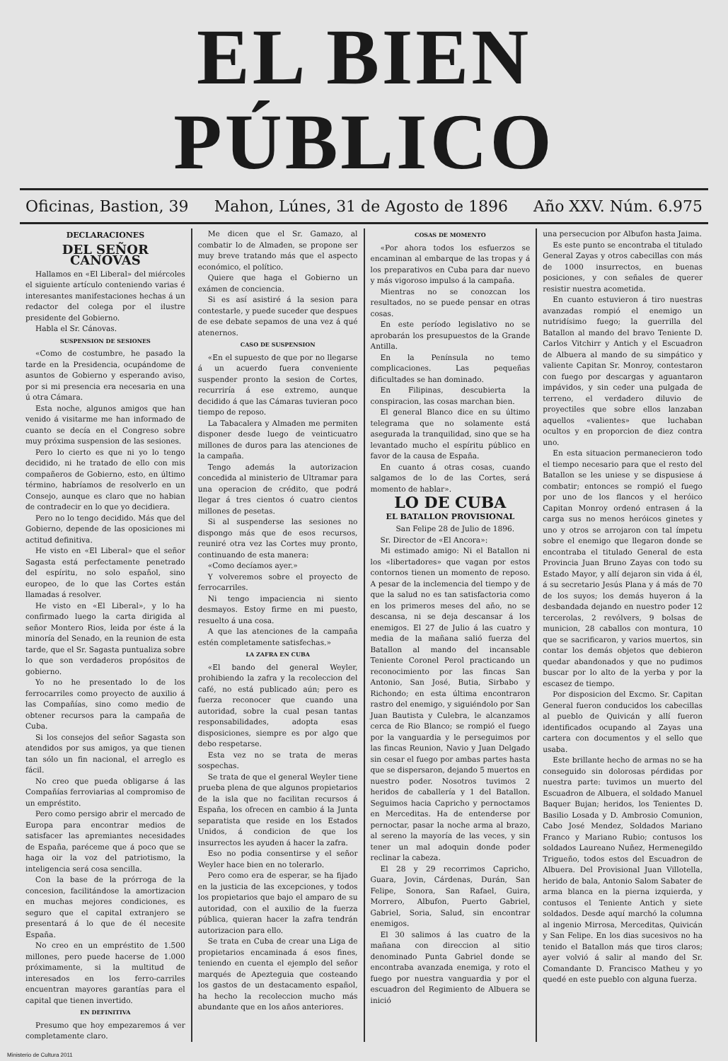EL BIEN PÚBLICO
Oficinas, Bastion, 39 Mahon, Lúnes, 31 de Agosto de 1896 Año XXV. Núm. 6.975
DECLARACIONES
DEL SEÑOR CANOVAS
Hallamos en «El Liberal» del miércoles el siguiente artículo conteniendo varias é interesantes manifestaciones hechas á un redactor del colega por el ilustre presidente del Gobierno.
Habla el Sr. Cánovas.
SUSPENSION DE SESIONES
«Como de costumbre, he pasado la tarde en la Presidencia, ocupándome de asuntos de Gobierno y esperando aviso, por si mi presencia era necesaria en una ú otra Cámara.
Esta noche, algunos amigos que han venido á visitarme me han informado de cuanto se decía en el Congreso sobre muy próxima suspension de las sesiones.
Pero lo cierto es que ni yo lo tengo decidido, ni he tratado de ello con mis compañeros de Gobierno, esto, en último término, habríamos de resolverlo en un Consejo, aunque es claro que no habian de contradecir en lo que yo decidiera.
Pero no lo tengo decidido. Más que del Gobierno, depende de las oposiciones mi actitud definitiva.
He visto en «El Liberal» que el señor Sagasta está perfectamente penetrado del espíritu, no solo español, sino europeo, de lo que las Cortes están llamadas á resolver.
He visto en «El Liberal», y lo ha confirmado luego la carta dirigida al señor Montero Rios, leida por éste á la minoría del Senado, en la reunion de esta tarde, que el Sr. Sagasta puntualiza sobre lo que son verdaderos propósitos de gobierno.
Yo no he presentado lo de los ferrocarriles como proyecto de auxilio á las Compañías, sino como medio de obtener recursos para la campaña de Cuba.
Si los consejos del señor Sagasta son atendidos por sus amigos, ya que tienen tan sólo un fin nacional, el arreglo es fácil.
No creo que pueda obligarse á las Compañías ferroviarias al compromiso de un empréstito.
Pero como persigo abrir el mercado de Europa para encontrar medios de satisfacer las apremiantes necesidades de España, paréceme que á poco que se haga oir la voz del patriotismo, la inteligencia será cosa sencilla.
Con la base de la prórroga de la concesion, facilitándose la amortizacion en muchas mejores condiciones, es seguro que el capital extranjero se presentará á lo que de él necesite España.
No creo en un empréstito de 1.500 millones, pero puede hacerse de 1.000 próximamente, si la multitud de interesados en los ferro-carriles encuentran mayores garantías para el capital que tienen invertido.
EN DEFINITIVA
Presumo que hoy empezaremos á ver completamente claro.
Me dicen que el Sr. Gamazo, al combatir lo de Almaden, se propone ser muy breve tratando más que el aspecto económico, el político.
Quiere que haga el Gobierno un exámen de conciencia.
Si es así asistiré á la sesion para contestarle, y puede suceder que despues de ese debate sepamos de una vez á qué atenernos.
CASO DE SUSPENSION
«En el supuesto de que por no llegarse á un acuerdo fuera conveniente suspender pronto la sesion de Cortes, recurriría á ese extremo, aunque decidido á que las Cámaras tuvieran poco tiempo de reposo.
La Tabacalera y Almaden me permiten disponer desde luego de veinticuatro millones de duros para las atenciones de la campaña.
Tengo además la autorizacion concedida al ministerio de Ultramar para una operacion de crédito, que podrá llegar á tres cientos ó cuatro cientos millones de pesetas.
Si al suspenderse las sesiones no dispongo más que de esos recursos, reuniré otra vez las Cortes muy pronto, continuando de esta manera:
«Como decíamos ayer.»
Y volveremos sobre el proyecto de ferrocarriles.
Ni tengo impaciencia ni siento desmayos. Estoy firme en mi puesto, resuelto á una cosa.
A que las atenciones de la campaña estén completamente satisfechas.»
LA ZAFRA EN CUBA
«El bando del general Weyler, prohibiendo la zafra y la recoleccion del café, no está publicado aún; pero es fuerza reconocer que cuando una autoridad, sobre la cual pesan tantas responsabilidades, adopta esas disposiciones, siempre es por algo que debo respetarse.
Esta vez no se trata de meras sospechas.
Se trata de que el general Weyler tiene prueba plena de que algunos propietarios de la isla que no facilitan recursos á España, los ofrecen en cambio á la Junta separatista que reside en los Estados Unidos, á condicion de que los insurrectos les ayuden á hacer la zafra.
Eso no podia consentirse y el señor Weyler hace bien en no tolerarlo.
Pero como era de esperar, se ha fijado en la justicia de las excepciones, y todos los propietarios que bajo el amparo de su autoridad, con el auxilio de la fuerza pública, quieran hacer la zafra tendrán autorizacion para ello.
Se trata en Cuba de crear una Liga de propietarios encaminada á esos fines, teniendo en cuenta el ejemplo del señor marqués de Apezteguia que costeando los gastos de un destacamento español, ha hecho la recoleccion mucho más abundante que en los años anteriores.
COSAS DE MOMENTO
«Por ahora todos los esfuerzos se encaminan al embarque de las tropas y á los preparativos en Cuba para dar nuevo y más vigoroso impulso á la campaña.
Mientras no se conozcan los resultados, no se puede pensar en otras cosas.
En este período legislativo no se aprobarán los presupuestos de la Grande Antilla.
En la Península no temo complicaciones. Las pequeñas dificultades se han dominado.
En Filipinas, descubierta la conspiracion, las cosas marchan bien.
El general Blanco dice en su último telegrama que no solamente está asegurada la tranquilidad, sino que se ha levantado mucho el espíritu público en favor de la causa de España.
En cuanto á otras cosas, cuando salgamos de lo de las Cortes, será momento de hablar».
LO DE CUBA
EL BATALLON PROVISIONAL
San Felipe 28 de Julio de 1896.
Sr. Director de «El Ancora»:
Mi estimado amigo: Ni el Batallon ni los «libertadores» que vagan por estos contornos tienen un momento de reposo. A pesar de la inclemencia del tiempo y de que la salud no es tan satisfactoria como en los primeros meses del año, no se descansa, ni se deja descansar á los enemigos. El 27 de Julio á las cuatro y media de la mañana salió fuerza del Batallon al mando del incansable Teniente Coronel Perol practicando un reconocimiento por las fincas San Antonio, San José, Butia, Sirbabo y Richondo; en esta última encontraron rastro del enemigo, y siguiéndolo por San Juan Bautista y Culebra, le alcanzamos cerca de Rio Blanco; se rompió el fuego por la vanguardia y le perseguimos por las fincas Reunion, Navio y Juan Delgado sin cesar el fuego por ambas partes hasta que se dispersaron, dejando 5 muertos en nuestro poder. Nosotros tuvimos 2 heridos de caballería y 1 del Batallon. Seguimos hacia Capricho y pernoctamos en Merceditas. Ha de entenderse por pernoctar, pasar la noche arma al brazo, al sereno la mayoría de las veces, y sin tener un mal adoquin donde poder reclinar la cabeza.
El 28 y 29 recorrimos Capricho, Guara, Jovin, Cárdenas, Durán, San Felipe, Sonora, San Rafael, Guira, Morrero, Albufon, Puerto Gabriel, Gabriel, Soria, Salud, sin encontrar enemigos.
El 30 salimos á las cuatro de la mañana con direccion al sitio denominado Punta Gabriel donde se encontraba avanzada enemiga, y roto el fuego por nuestra vanguardia y por el escuadron del Regimiento de Albuera se inició
una persecucion por Albufon hasta Jaima.
Es este punto se encontraba el titulado General Zayas y otros cabecillas con más de 1000 insurrectos, en buenas posiciones, y con señales de querer resistir nuestra acometida.
En cuanto estuvieron á tiro nuestras avanzadas rompió el enemigo un nutridísimo fuego; la guerrilla del Batallon al mando del bravo Teniente D. Carlos Vitchirr y Antich y el Escuadron de Albuera al mando de su simpático y valiente Capitan Sr. Monroy, contestaron con fuego por descargas y aguantaron impávidos, y sin ceder una pulgada de terreno, el verdadero diluvio de proyectiles que sobre ellos lanzaban aquellos «valientes» que luchaban ocultos y en proporcion de diez contra uno.
En esta situacion permanecieron todo el tiempo necesario para que el resto del Batallon se les uniese y se dispusiese á combatir; entonces se rompió el fuego por uno de los flancos y el heróico Capitan Monroy ordenó entrasen á la carga sus no menos heróicos ginetes y uno y otros se arrojaron con tal ímpetu sobre el enemigo que llegaron donde se encontraba el titulado General de esta Provincia Juan Bruno Zayas con todo su Estado Mayor, y allí dejaron sin vida á él, á su secretario Jesús Plana y á más de 70 de los suyos; los demás huyeron á la desbandada dejando en nuestro poder 12 tercerolas, 2 revólvers, 9 bolsas de municion, 28 caballos con montura, 10 que se sacrificaron, y varios muertos, sin contar los demás objetos que debieron quedar abandonados y que no pudimos buscar por lo alto de la yerba y por la escasez de tiempo.
Por disposicion del Excmo. Sr. Capitan General fueron conducidos los cabecillas al pueblo de Quivicán y allí fueron identificados ocupando al Zayas una cartera con documentos y el sello que usaba.
Este brillante hecho de armas no se ha conseguido sin dolorosas pérdidas por nuestra parte: tuvimos un muerto del Escuadron de Albuera, el soldado Manuel Baquer Bujan; heridos, los Tenientes D. Basilio Losada y D. Ambrosio Comunion, Cabo José Mendez, Soldados Mariano Franco y Mariano Rubio; contusos los soldados Laureano Nuñez, Hermenegildo Trigueño, todos estos del Escuadron de Albuera. Del Provisional Juan Villotella, herido de bala, Antonio Salom Sabater de arma blanca en la pierna izquierda, y contusos el Teniente Antich y siete soldados. Desde aquí marchó la columna al ingenio Mirrosa, Merceditas, Quivicán y San Felipe. En los dias sucesivos no ha tenido el Batallon más que tiros claros; ayer volvió á salir al mando del Sr. Comandante D. Francisco Matheu y yo quedé en este pueblo con alguna fuerza.
Ministerio de Cultura 2011